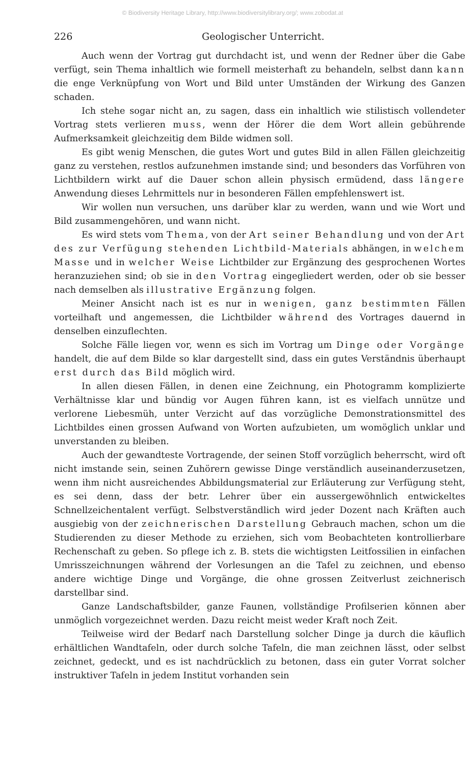© Biodiversity Heritage Library, http://www.biodiversitylibrary.org/; www.zobodat.at
226 Geologischer Unterricht.
Auch wenn der Vortrag gut durchdacht ist, und wenn der Redner über die Gabe verfügt, sein Thema inhaltlich wie formell meisterhaft zu behandeln, selbst dann kann die enge Verknüpfung von Wort und Bild unter Umständen der Wirkung des Ganzen schaden.
Ich stehe sogar nicht an, zu sagen, dass ein inhaltlich wie stilistisch vollendeter Vortrag stets verlieren muss, wenn der Hörer die dem Wort allein gebührende Aufmerksamkeit gleichzeitig dem Bilde widmen soll.
Es gibt wenig Menschen, die gutes Wort und gutes Bild in allen Fällen gleichzeitig ganz zu verstehen, restlos aufzunehmen imstande sind; und besonders das Vorführen von Lichtbildern wirkt auf die Dauer schon allein physisch ermüdend, dass längere Anwendung dieses Lehrmittels nur in besonderen Fällen empfehlenswert ist.
Wir wollen nun versuchen, uns darüber klar zu werden, wann und wie Wort und Bild zusammengehören, und wann nicht.
Es wird stets vom Thema, von der Art seiner Behandlung und von der Art des zur Verfügung stehenden Lichtbild-Materials abhängen, in welchem Masse und in welcher Weise Lichtbilder zur Ergänzung des gesprochenen Wortes heranzuziehen sind; ob sie in den Vortrag eingegliedert werden, oder ob sie besser nach demselben als illustrative Ergänzung folgen.
Meiner Ansicht nach ist es nur in wenigen, ganz bestimmten Fällen vorteilhaft und angemessen, die Lichtbilder während des Vortrages dauernd in denselben einzuflechten.
Solche Fälle liegen vor, wenn es sich im Vortrag um Dinge oder Vorgänge handelt, die auf dem Bilde so klar dargestellt sind, dass ein gutes Verständnis überhaupt erst durch das Bild möglich wird.
In allen diesen Fällen, in denen eine Zeichnung, ein Photogramm komplizierte Verhältnisse klar und bündig vor Augen führen kann, ist es vielfach unnütze und verlorene Liebesmüh, unter Verzicht auf das vorzügliche Demonstrationsmittel des Lichtbildes einen grossen Aufwand von Worten aufzubieten, um womöglich unklar und unverstanden zu bleiben.
Auch der gewandteste Vortragende, der seinen Stoff vorzüglich beherrscht, wird oft nicht imstande sein, seinen Zuhörern gewisse Dinge verständlich auseinanderzusetzen, wenn ihm nicht ausreichendes Abbildungsmaterial zur Erläuterung zur Verfügung steht, es sei denn, dass der betr. Lehrer über ein aussergewöhnlich entwickeltes Schnellzeichentalent verfügt. Selbstverständlich wird jeder Dozent nach Kräften auch ausgiebig von der zeichnerischen Darstellung Gebrauch machen, schon um die Studierenden zu dieser Methode zu erziehen, sich vom Beobachteten kontrollierbare Rechenschaft zu geben. So pflege ich z. B. stets die wichtigsten Leitfossilien in einfachen Umrisszeichnungen während der Vorlesungen an die Tafel zu zeichnen, und ebenso andere wichtige Dinge und Vorgänge, die ohne grossen Zeitverlust zeichnerisch darstellbar sind.
Ganze Landschaftsbilder, ganze Faunen, vollständige Profilserien können aber unmöglich vorgezeichnet werden. Dazu reicht meist weder Kraft noch Zeit.
Teilweise wird der Bedarf nach Darstellung solcher Dinge ja durch die käuflich erhältlichen Wandtafeln, oder durch solche Tafeln, die man zeichnen lässt, oder selbst zeichnet, gedeckt, und es ist nachdrücklich zu betonen, dass ein guter Vorrat solcher instruktiver Tafeln in jedem Institut vorhanden sein